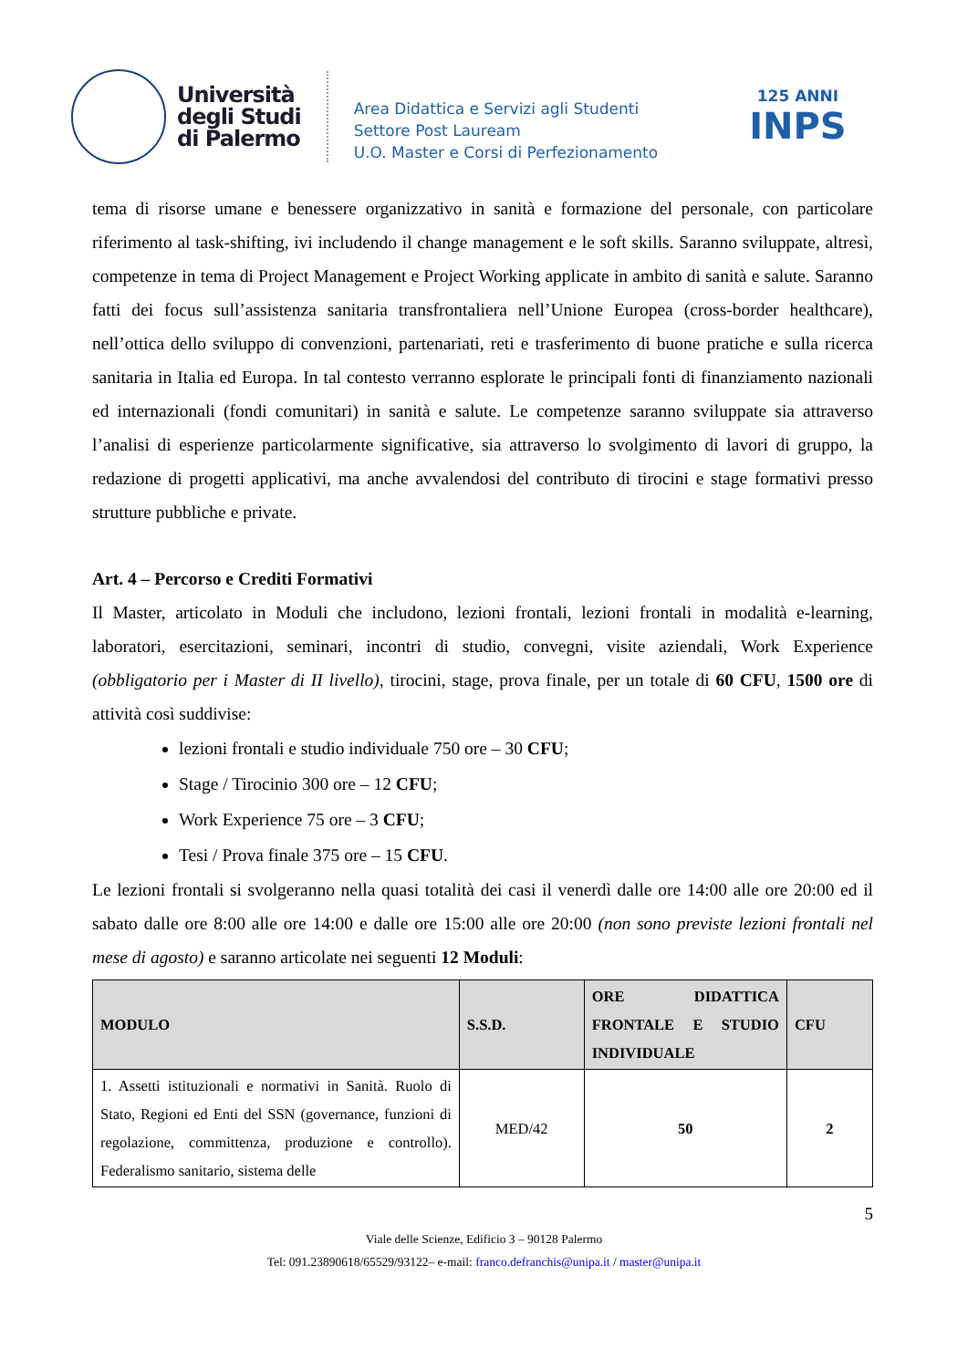Università
degli Studi
di Palermo
Area Didattica e Servizi agli Studenti
Settore Post Lauream
U.O. Master e Corsi di Perfezionamento
125 ANNI
INPS
tema di risorse umane e benessere organizzativo in sanità e formazione del personale, con particolare riferimento al task-shifting, ivi includendo il change management e le soft skills. Saranno sviluppate, altresì, competenze in tema di Project Management e Project Working applicate in ambito di sanità e salute. Saranno fatti dei focus sull’assistenza sanitaria transfrontaliera nell’Unione Europea (cross-border healthcare), nell’ottica dello sviluppo di convenzioni, partenariati, reti e trasferimento di buone pratiche e sulla ricerca sanitaria in Italia ed Europa. In tal contesto verranno esplorate le principali fonti di finanziamento nazionali ed internazionali (fondi comunitari) in sanità e salute. Le competenze saranno sviluppate sia attraverso l’analisi di esperienze particolarmente significative, sia attraverso lo svolgimento di lavori di gruppo, la redazione di progetti applicativi, ma anche avvalendosi del contributo di tirocini e stage formativi presso strutture pubbliche e private.
Art. 4 – Percorso e Crediti Formativi
Il Master, articolato in Moduli che includono, lezioni frontali, lezioni frontali in modalità e-learning, laboratori, esercitazioni, seminari, incontri di studio, convegni, visite aziendali, Work Experience (obbligatorio per i Master di II livello), tirocini, stage, prova finale, per un totale di 60 CFU, 1500 ore di attività così suddivise:
lezioni frontali e studio individuale 750 ore – 30 CFU;
Stage / Tirocinio 300 ore – 12 CFU;
Work Experience 75 ore – 3 CFU;
Tesi / Prova finale 375 ore – 15 CFU.
Le lezioni frontali si svolgeranno nella quasi totalità dei casi il venerdì dalle ore 14:00 alle ore 20:00 ed il sabato dalle ore 8:00 alle ore 14:00 e dalle ore 15:00 alle ore 20:00 (non sono previste lezioni frontali nel mese di agosto) e saranno articolate nei seguenti 12 Moduli:
| MODULO | S.S.D. | ORE DIDATTICA FRONTALE E STUDIO INDIVIDUALE | CFU |
| --- | --- | --- | --- |
| 1. Assetti istituzionali e normativi in Sanità. Ruolo di Stato, Regioni ed Enti del SSN (governance, funzioni di regolazione, committenza, produzione e controllo). Federalismo sanitario, sistema delle | MED/42 | 50 | 2 |
5
Viale delle Scienze, Edificio 3 – 90128 Palermo
Tel: 091.23890618/65529/93122– e-mail: franco.defranchis@unipa.it / master@unipa.it